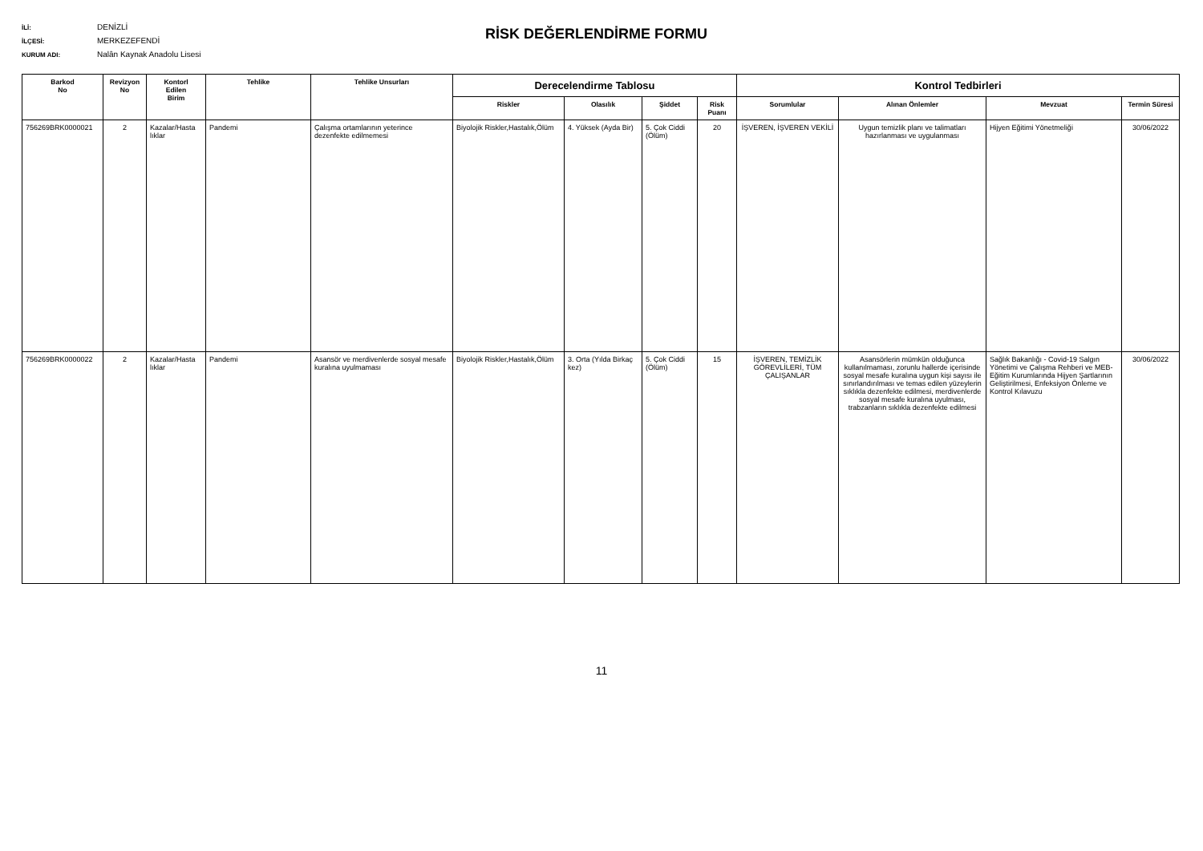İLİ: DENİZLİ
İLÇESİ: MERKEZEFENDİ
KURUM ADI: Nalân Kaynak Anadolu Lisesi
RİSK DEĞERLENDİRME FORMU
| Barkod No | Revizyon No | Kontorl Edilen Birim | Tehlike | Tehlike Unsurları | Derecelendirme Tablosu | | | | Kontrol Tedbirleri | | | |
| --- | --- | --- | --- | --- | --- | --- | --- | --- | --- | --- | --- | --- |
| | | | | | Riskler | Olasılık | Şiddet | Risk Puanı | Sorumlular | Alınan Önlemler | Mevzuat | Termin Süresi |
| 756269BRK0000021 | 2 | Kazalar/Hasta lıklar | Pandemi | Çalışma ortamlarının yeterince dezenfekte edilmemesi | Biyolojik Riskler,Hastalık,Ölüm | 4. Yüksek (Ayda Bir) | 5. Çok Ciddi (Ölüm) | 20 | İŞVEREN, İŞVEREN VEKİLİ | Uygun temizlik planı ve talimatları hazırlanması ve uygulanması | Hijyen Eğitimi Yönetmeliği | 30/06/2022 |
| 756269BRK0000022 | 2 | Kazalar/Hasta lıklar | Pandemi | Asansör ve merdivenlerde sosyal mesafe kuralına uyulmaması | Biyolojik Riskler,Hastalık,Ölüm | 3. Orta (Yılda Birkaç kez) | 5. Çok Ciddi (Ölüm) | 15 | İŞVEREN, TEMİZLİK GÖREVLİLERİ, TÜM ÇALIŞANLAR | Asansörlerin mümkün olduğunca kullanılmaması, zorunlu hallerde içerisinde sosyal mesafe kuralına uygun kişi sayısı ile sınırlandırılması ve temas edilen yüzeylerin sıklıkla dezenfekte edilmesi, merdivenlerde sosyal mesafe kuralına uyulması, trabzanların sıklıkla dezenfekte edilmesi | Sağlık Bakanlığı - Covid-19 Salgın Yönetimi ve Çalışma Rehberi ve MEB-Eğitim Kurumlarında Hijyen Şartlarının Geliştirilmesi, Enfeksiyon Önleme ve Kontrol Kılavuzu | 30/06/2022 |
11